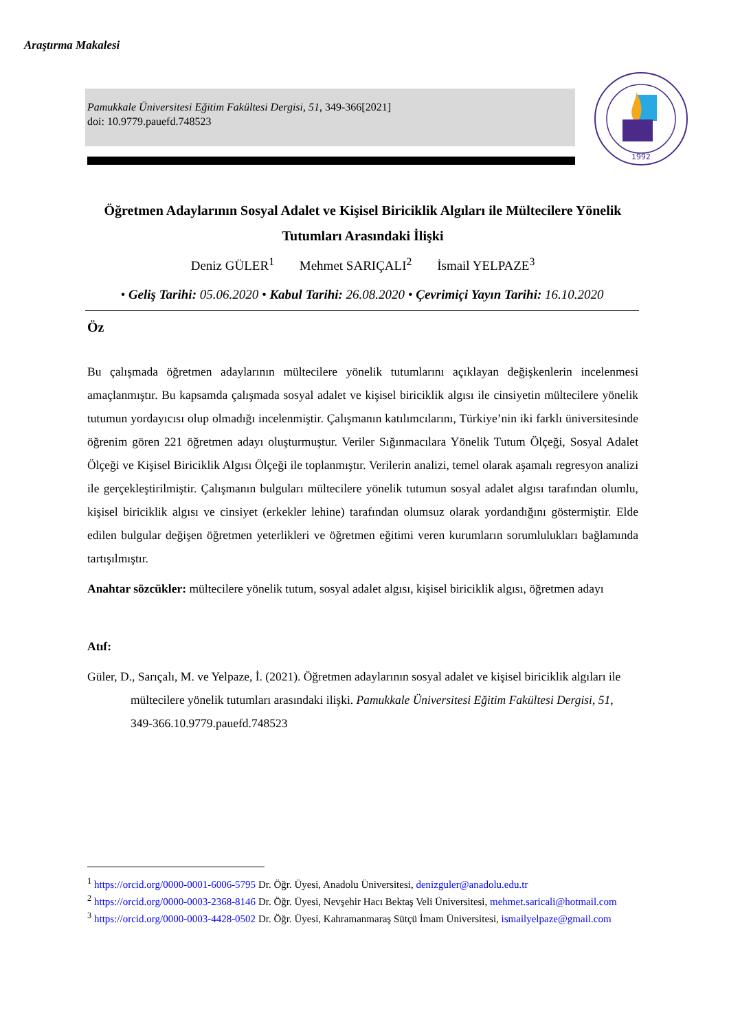Araştırma Makalesi
Pamukkale Üniversitesi Eğitim Fakültesi Dergisi, 51, 349-366[2021]
doi: 10.9779.pauefd.748523
1992
Öğretmen Adaylarının Sosyal Adalet ve Kişisel Biriciklik Algıları ile Mültecilere Yönelik Tutumları Arasındaki İlişki
Deniz GÜLER<sup>1</sup> Mehmet SARIÇALI<sup>2</sup> İsmail YELPAZE<sup>3</sup>
• Geliş Tarihi: 05.06.2020 • Kabul Tarihi: 26.08.2020 • Çevrimiçi Yayın Tarihi: 16.10.2020
Öz
Bu çalışmada öğretmen adaylarının mültecilere yönelik tutumlarını açıklayan değişkenlerin incelenmesi amaçlanmıştır. Bu kapsamda çalışmada sosyal adalet ve kişisel biriciklik algısı ile cinsiyetin mültecilere yönelik tutumun yordayıcısı olup olmadığı incelenmiştir. Çalışmanın katılımcılarını, Türkiye’nin iki farklı üniversitesinde öğrenim gören 221 öğretmen adayı oluşturmuştur. Veriler Sığınmacılara Yönelik Tutum Ölçeği, Sosyal Adalet Ölçeği ve Kişisel Biriciklik Algısı Ölçeği ile toplanmıştır. Verilerin analizi, temel olarak aşamalı regresyon analizi ile gerçekleştirilmiştir. Çalışmanın bulguları mültecilere yönelik tutumun sosyal adalet algısı tarafından olumlu, kişisel biriciklik algısı ve cinsiyet (erkekler lehine) tarafından olumsuz olarak yordandığını göstermiştir. Elde edilen bulgular değişen öğretmen yeterlikleri ve öğretmen eğitimi veren kurumların sorumlulukları bağlamında tartışılmıştır.
Anahtar sözcükler: mültecilere yönelik tutum, sosyal adalet algısı, kişisel biriciklik algısı, öğretmen adayı
Atıf:
Güler, D., Sarıçalı, M. ve Yelpaze, İ. (2021). Öğretmen adaylarının sosyal adalet ve kişisel biriciklik algıları ile mültecilere yönelik tutumları arasındaki ilişki. Pamukkale Üniversitesi Eğitim Fakültesi Dergisi, 51, 349-366.10.9779.pauefd.748523
<sup>1</sup> https://orcid.org/0000-0001-6006-5795 Dr. Öğr. Üyesi, Anadolu Üniversitesi, denizguler@anadolu.edu.tr
<sup>2</sup> https://orcid.org/0000-0003-2368-8146 Dr. Öğr. Üyesi, Nevşehir Hacı Bektaş Veli Üniversitesi, mehmet.saricali@hotmail.com
<sup>3</sup> https://orcid.org/0000-0003-4428-0502 Dr. Öğr. Üyesi, Kahramanmaraş Sütçü İmam Üniversitesi, ismailyelpaze@gmail.com